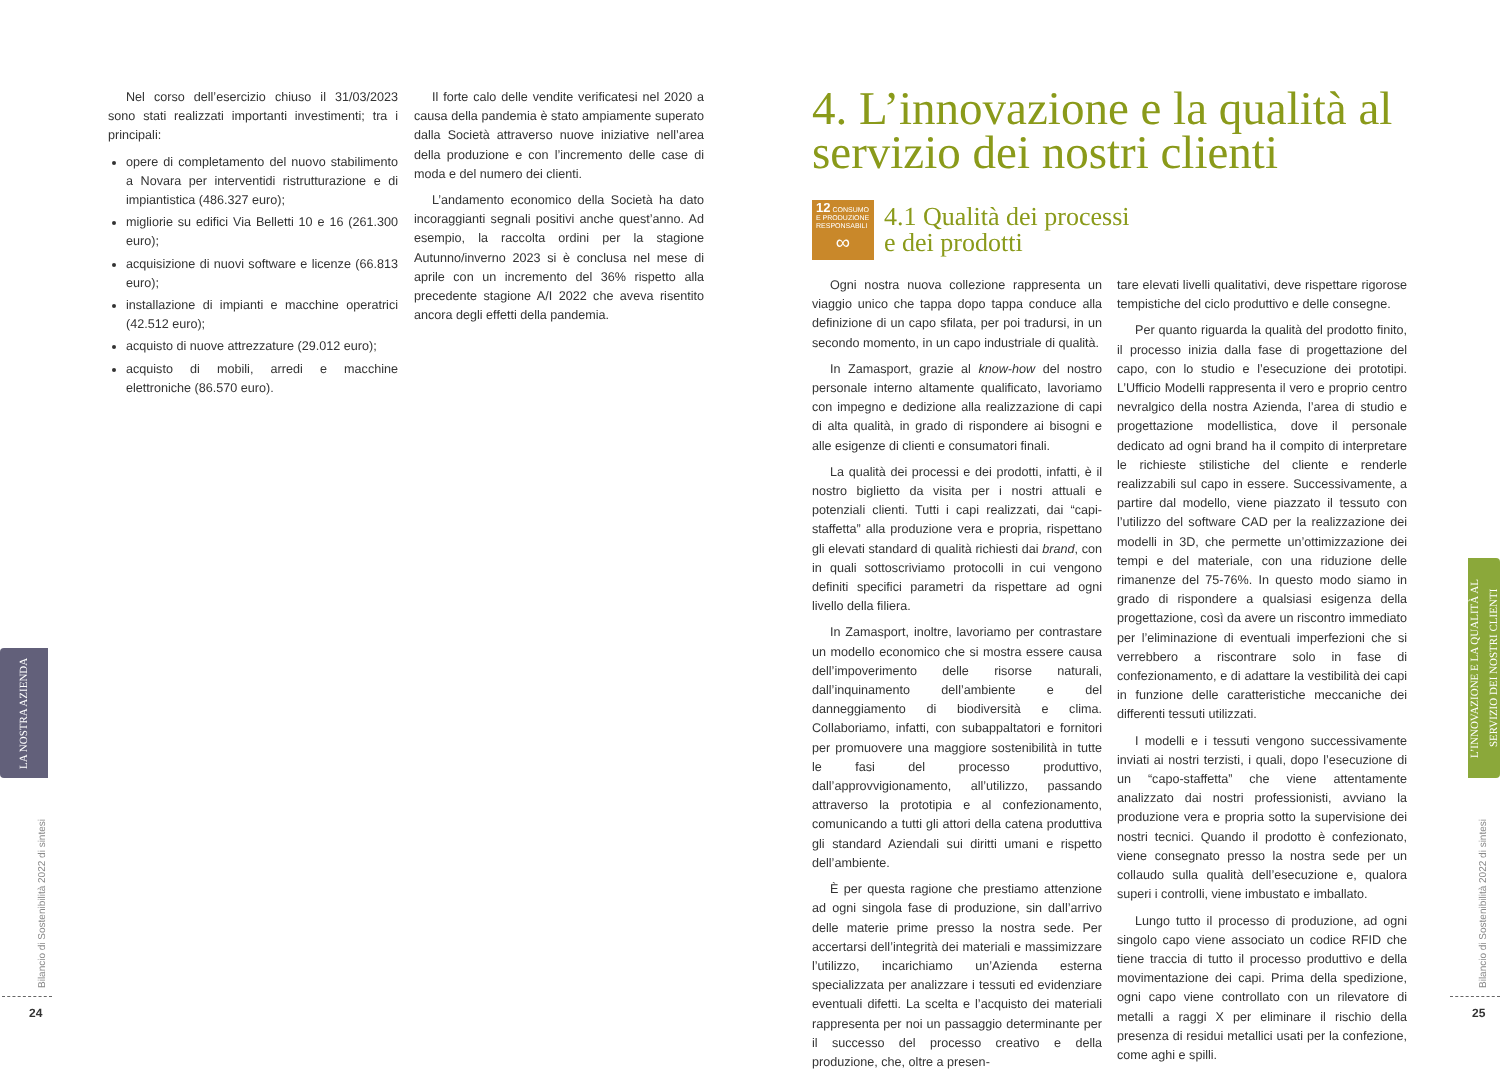Nel corso dell’esercizio chiuso il 31/03/2023 sono stati realizzati importanti investimenti; tra i principali:
opere di completamento del nuovo stabilimento a Novara per interventidi ristrutturazione e di impiantistica (486.327 euro);
migliorie su edifici Via Belletti 10 e 16 (261.300 euro);
acquisizione di nuovi software e licenze (66.813 euro);
installazione di impianti e macchine operatrici (42.512 euro);
acquisto di nuove attrezzature (29.012 euro);
acquisto di mobili, arredi e macchine elettroniche (86.570 euro).
Il forte calo delle vendite verificatesi nel 2020 a causa della pandemia è stato ampiamente superato dalla Società attraverso nuove iniziative nell’area della produzione e con l’incremento delle case di moda e del numero dei clienti.
L’andamento economico della Società ha dato incoraggianti segnali positivi anche quest’anno. Ad esempio, la raccolta ordini per la stagione Autunno/inverno 2023 si è conclusa nel mese di aprile con un incremento del 36% rispetto alla precedente stagione A/I 2022 che aveva risentito ancora degli effetti della pandemia.
4. L’innovazione e la qualità al servizio dei nostri clienti
12 CONSUMO E PRODUZIONE RESPONSABILI
∞
4.1 Qualità dei processi
e dei prodotti
Ogni nostra nuova collezione rappresenta un viaggio unico che tappa dopo tappa conduce alla definizione di un capo sfilata, per poi tradursi, in un secondo momento, in un capo industriale di qualità.
In Zamasport, grazie al know-how del nostro personale interno altamente qualificato, lavoriamo con impegno e dedizione alla realizzazione di capi di alta qualità, in grado di rispondere ai bisogni e alle esigenze di clienti e consumatori finali.
La qualità dei processi e dei prodotti, infatti, è il nostro biglietto da visita per i nostri attuali e potenziali clienti. Tutti i capi realizzati, dai “capi-staffetta” alla produzione vera e propria, rispettano gli elevati standard di qualità richiesti dai brand, con in quali sottoscriviamo protocolli in cui vengono definiti specifici parametri da rispettare ad ogni livello della filiera.
In Zamasport, inoltre, lavoriamo per contrastare un modello economico che si mostra essere causa dell’impoverimento delle risorse naturali, dall’inquinamento dell’ambiente e del danneggiamento di biodiversità e clima. Collaboriamo, infatti, con subappaltatori e fornitori per promuovere una maggiore sostenibilità in tutte le fasi del processo produttivo, dall’approvvigionamento, all’utilizzo, passando attraverso la prototipia e al confezionamento, comunicando a tutti gli attori della catena produttiva gli standard Aziendali sui diritti umani e rispetto dell’ambiente.
È per questa ragione che prestiamo attenzione ad ogni singola fase di produzione, sin dall’arrivo delle materie prime presso la nostra sede. Per accertarsi dell’integrità dei materiali e massimizzare l’utilizzo, incarichiamo un’Azienda esterna specializzata per analizzare i tessuti ed evidenziare eventuali difetti. La scelta e l’acquisto dei materiali rappresenta per noi un passaggio determinante per il successo del processo creativo e della produzione, che, oltre a presen-
tare elevati livelli qualitativi, deve rispettare rigorose tempistiche del ciclo produttivo e delle consegne.
Per quanto riguarda la qualità del prodotto finito, il processo inizia dalla fase di progettazione del capo, con lo studio e l’esecuzione dei prototipi. L’Ufficio Modelli rappresenta il vero e proprio centro nevralgico della nostra Azienda, l’area di studio e progettazione modellistica, dove il personale dedicato ad ogni brand ha il compito di interpretare le richieste stilistiche del cliente e renderle realizzabili sul capo in essere. Successivamente, a partire dal modello, viene piazzato il tessuto con l’utilizzo del software CAD per la realizzazione dei modelli in 3D, che permette un’ottimizzazione dei tempi e del materiale, con una riduzione delle rimanenze del 75-76%. In questo modo siamo in grado di rispondere a qualsiasi esigenza della progettazione, così da avere un riscontro immediato per l’eliminazione di eventuali imperfezioni che si verrebbero a riscontrare solo in fase di confezionamento, e di adattare la vestibilità dei capi in funzione delle caratteristiche meccaniche dei differenti tessuti utilizzati.
I modelli e i tessuti vengono successivamente inviati ai nostri terzisti, i quali, dopo l’esecuzione di un “capo-staffetta” che viene attentamente analizzato dai nostri professionisti, avviano la produzione vera e propria sotto la supervisione dei nostri tecnici. Quando il prodotto è confezionato, viene consegnato presso la nostra sede per un collaudo sulla qualità dell’esecuzione e, qualora superi i controlli, viene imbustato e imballato.
Lungo tutto il processo di produzione, ad ogni singolo capo viene associato un codice RFID che tiene traccia di tutto il processo produttivo e della movimentazione dei capi. Prima della spedizione, ogni capo viene controllato con un rilevatore di metalli a raggi X per eliminare il rischio della presenza di residui metallici usati per la confezione, come aghi e spilli.
LA NOSTRA AZIENDA
Bilancio di Sostenibilità 2022 di sintesi
24
L’INNOVAZIONE E LA QUALITÀ AL SERVIZIO DEI NOSTRI CLIENTI
Bilancio di Sostenibilità 2022 di sintesi
25